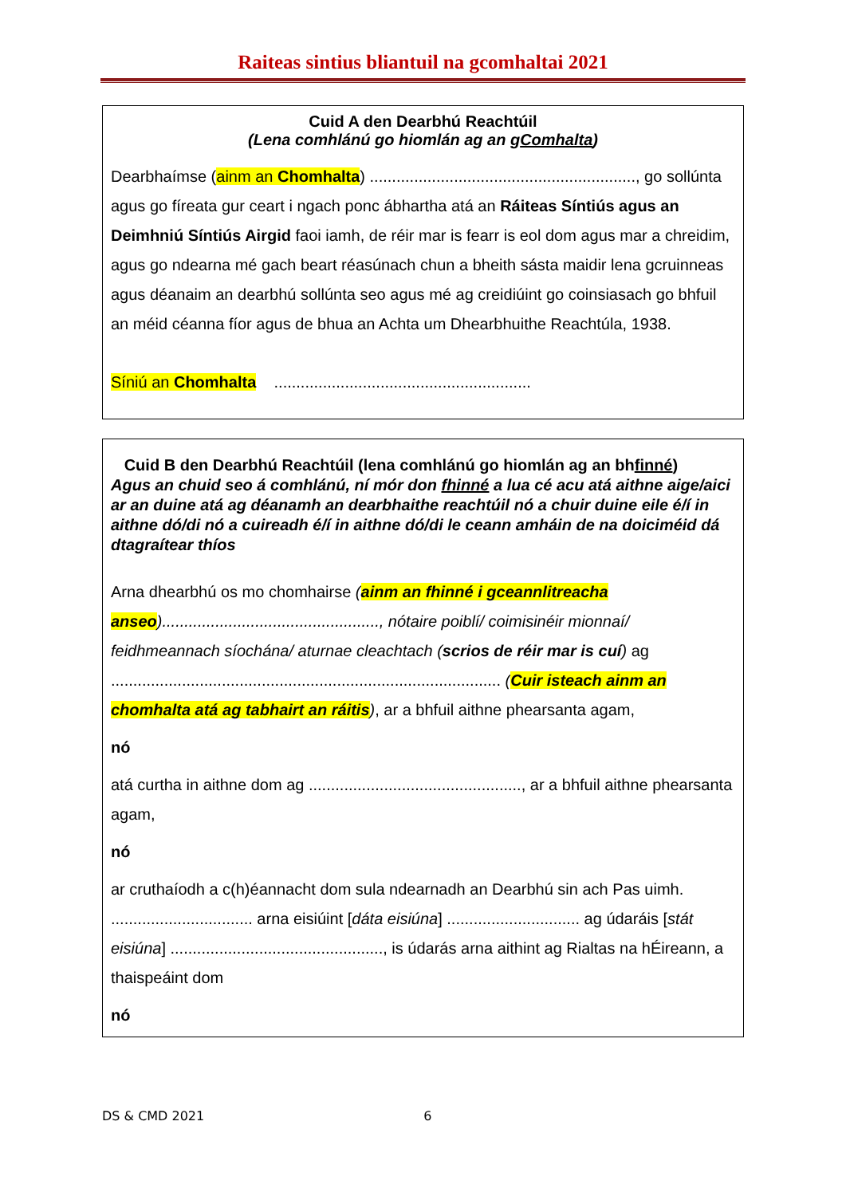Raiteas sintius bliantuil na gcomhaltai 2021
Cuid A den Dearbhú Reachtúil
(Lena comhlánú go hiomlán ag an gComhalta)
Dearbhaímse (ainm an Chomhalta) ............................................................, go sollúnta agus go fíreata gur ceart i ngach ponc ábhartha atá an Ráiteas Síntiús agus an Deimhniú Síntiús Airgid faoi iamh, de réir mar is fearr is eol dom agus mar a chreidim, agus go ndearna mé gach beart réasúnach chun a bheith sásta maidir lena gcruinneas agus déanaim an dearbhú sollúnta seo agus mé ag creidiúint go coinsiasach go bhfuil an méid céanna fíor agus de bhua an Achta um Dhearbhuithe Reachtúla, 1938.
Síniú an Chomhalta ..........................................................
Cuid B den Dearbhú Reachtúil (lena comhlánú go hiomlán ag an bhfinné)
Agus an chuid seo á comhlánú, ní mór don fhinné a lua cé acu atá aithne aige/aici ar an duine atá ag déanamh an dearbhaithe reachtúil nó a chuir duine eile é/í in aithne dó/di nó a cuireadh é/í in aithne dó/di le ceann amháin de na doiciméid dá dtagraítear thíos
Arna dhearbhú os mo chomhairse (ainm an fhinné i gceannlitreacha anseo)................................................., nótaire poiblí/ coimisinéir mionnaí/ feidhmeannach síochána/ aturnae cleachtach (scrios de réir mar is cuí) ag ........................................................................................ (Cuir isteach ainm an chomhalta atá ag tabhairt an ráitis), ar a bhfuil aithne phearsanta agam,
nó
atá curtha in aithne dom ag ................................................, ar a bhfuil aithne phearsanta agam,
nó
ar cruthaíodh a c(h)éannacht dom sula ndearnadh an Dearbhú sin ach Pas uimh. ................................ arna eisiúint [dáta eisiúna] .............................. ag údaráis [stát eisiúna] ................................................, is údarás arna aithint ag Rialtas na hÉireann, a thaispeáint dom
nó
DS & CMD 2021 6